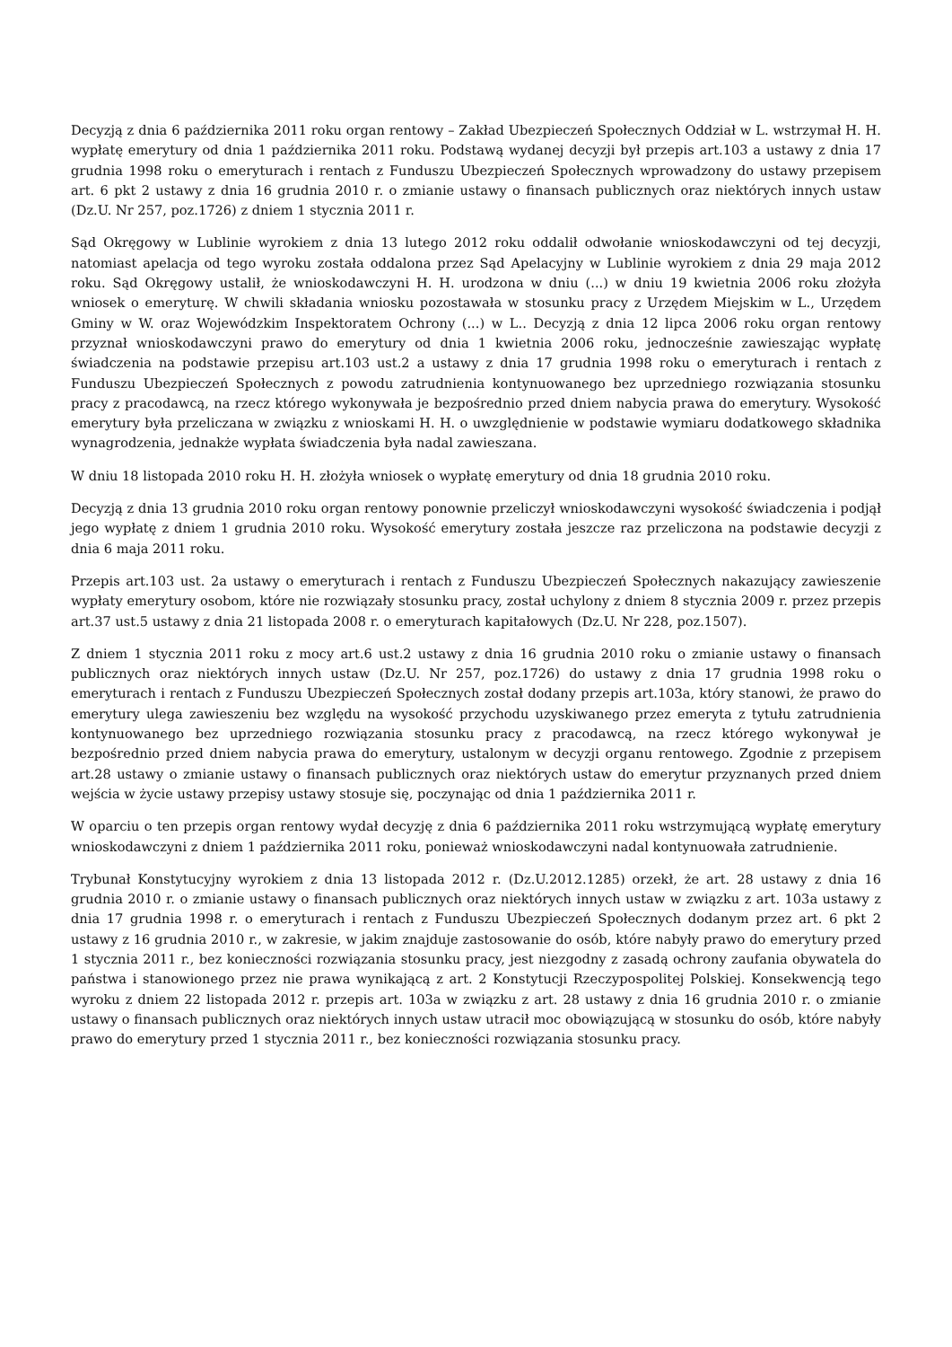Decyzją z dnia 6 października 2011 roku organ rentowy – Zakład Ubezpieczeń Społecznych Oddział w L. wstrzymał H. H. wypłatę emerytury od dnia 1 października 2011 roku. Podstawą wydanej decyzji był przepis art.103 a ustawy z dnia 17 grudnia 1998 roku o emeryturach i rentach z Funduszu Ubezpieczeń Społecznych wprowadzony do ustawy przepisem art. 6 pkt 2 ustawy z dnia 16 grudnia 2010 r. o zmianie ustawy o finansach publicznych oraz niektórych innych ustaw (Dz.U. Nr 257, poz.1726) z dniem 1 stycznia 2011 r.
Sąd Okręgowy w Lublinie wyrokiem z dnia 13 lutego 2012 roku oddalił odwołanie wnioskodawczyni od tej decyzji, natomiast apelacja od tego wyroku została oddalona przez Sąd Apelacyjny w Lublinie wyrokiem z dnia 29 maja 2012 roku. Sąd Okręgowy ustalił, że wnioskodawczyni H. H. urodzona w dniu (...) w dniu 19 kwietnia 2006 roku złożyła wniosek o emeryturę. W chwili składania wniosku pozostawała w stosunku pracy z Urzędem Miejskim w L., Urzędem Gminy w W. oraz Wojewódzkim Inspektoratem Ochrony (...) w L.. Decyzją z dnia 12 lipca 2006 roku organ rentowy przyznał wnioskodawczyni prawo do emerytury od dnia 1 kwietnia 2006 roku, jednocześnie zawieszając wypłatę świadczenia na podstawie przepisu art.103 ust.2 a ustawy z dnia 17 grudnia 1998 roku o emeryturach i rentach z Funduszu Ubezpieczeń Społecznych z powodu zatrudnienia kontynuowanego bez uprzedniego rozwiązania stosunku pracy z pracodawcą, na rzecz którego wykonywała je bezpośrednio przed dniem nabycia prawa do emerytury. Wysokość emerytury była przeliczana w związku z wnioskami H. H. o uwzględnienie w podstawie wymiaru dodatkowego składnika wynagrodzenia, jednakże wypłata świadczenia była nadal zawieszana.
W dniu 18 listopada 2010 roku H. H. złożyła wniosek o wypłatę emerytury od dnia 18 grudnia 2010 roku.
Decyzją z dnia 13 grudnia 2010 roku organ rentowy ponownie przeliczył wnioskodawczyni wysokość świadczenia i podjął jego wypłatę z dniem 1 grudnia 2010 roku. Wysokość emerytury została jeszcze raz przeliczona na podstawie decyzji z dnia 6 maja 2011 roku.
Przepis art.103 ust. 2a ustawy o emeryturach i rentach z Funduszu Ubezpieczeń Społecznych nakazujący zawieszenie wypłaty emerytury osobom, które nie rozwiązały stosunku pracy, został uchylony z dniem 8 stycznia 2009 r. przez przepis art.37 ust.5 ustawy z dnia 21 listopada 2008 r. o emeryturach kapitałowych (Dz.U. Nr 228, poz.1507).
Z dniem 1 stycznia 2011 roku z mocy art.6 ust.2 ustawy z dnia 16 grudnia 2010 roku o zmianie ustawy o finansach publicznych oraz niektórych innych ustaw (Dz.U. Nr 257, poz.1726) do ustawy z dnia 17 grudnia 1998 roku o emeryturach i rentach z Funduszu Ubezpieczeń Społecznych został dodany przepis art.103a, który stanowi, że prawo do emerytury ulega zawieszeniu bez względu na wysokość przychodu uzyskiwanego przez emeryta z tytułu zatrudnienia kontynuowanego bez uprzedniego rozwiązania stosunku pracy z pracodawcą, na rzecz którego wykonywał je bezpośrednio przed dniem nabycia prawa do emerytury, ustalonym w decyzji organu rentowego. Zgodnie z przepisem art.28 ustawy o zmianie ustawy o finansach publicznych oraz niektórych ustaw do emerytur przyznanych przed dniem wejścia w życie ustawy przepisy ustawy stosuje się, poczynając od dnia 1 października 2011 r.
W oparciu o ten przepis organ rentowy wydał decyzję z dnia 6 października 2011 roku wstrzymującą wypłatę emerytury wnioskodawczyni z dniem 1 października 2011 roku, ponieważ wnioskodawczyni nadal kontynuowała zatrudnienie.
Trybunał Konstytucyjny wyrokiem z dnia 13 listopada 2012 r. (Dz.U.2012.1285) orzekł, że art. 28 ustawy z dnia 16 grudnia 2010 r. o zmianie ustawy o finansach publicznych oraz niektórych innych ustaw w związku z art. 103a ustawy z dnia 17 grudnia 1998 r. o emeryturach i rentach z Funduszu Ubezpieczeń Społecznych dodanym przez art. 6 pkt 2 ustawy z 16 grudnia 2010 r., w zakresie, w jakim znajduje zastosowanie do osób, które nabyły prawo do emerytury przed 1 stycznia 2011 r., bez konieczności rozwiązania stosunku pracy, jest niezgodny z zasadą ochrony zaufania obywatela do państwa i stanowionego przez nie prawa wynikającą z art. 2 Konstytucji Rzeczypospolitej Polskiej. Konsekwencją tego wyroku z dniem 22 listopada 2012 r. przepis art. 103a w związku z art. 28 ustawy z dnia 16 grudnia 2010 r. o zmianie ustawy o finansach publicznych oraz niektórych innych ustaw utracił moc obowiązującą w stosunku do osób, które nabyły prawo do emerytury przed 1 stycznia 2011 r., bez konieczności rozwiązania stosunku pracy.